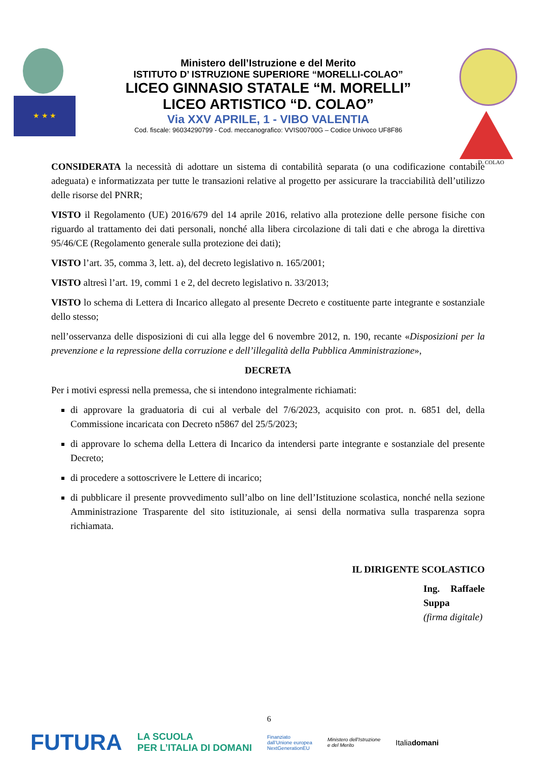★ ★ ★
Ministero dell’Istruzione e del Merito
ISTITUTO D’ ISTRUZIONE SUPERIORE “MORELLI-COLAO”
LICEO GINNASIO STATALE “M. MORELLI”
LICEO ARTISTICO “D. COLAO”
Via XXV APRILE, 1 - VIBO VALENTIA
Cod. fiscale: 96034290799 - Cod. meccanografico: VVIS00700G – Codice Univoco UF8F86
D. COLAO
CONSIDERATA la necessità di adottare un sistema di contabilità separata (o una codificazione contabile adeguata) e informatizzata per tutte le transazioni relative al progetto per assicurare la tracciabilità dell’utilizzo delle risorse del PNRR;
VISTO il Regolamento (UE) 2016/679 del 14 aprile 2016, relativo alla protezione delle persone fisiche con riguardo al trattamento dei dati personali, nonché alla libera circolazione di tali dati e che abroga la direttiva 95/46/CE (Regolamento generale sulla protezione dei dati);
VISTO l’art. 35, comma 3, lett. a), del decreto legislativo n. 165/2001;
VISTO altresì l’art. 19, commi 1 e 2, del decreto legislativo n. 33/2013;
VISTO lo schema di Lettera di Incarico allegato al presente Decreto e costituente parte integrante e sostanziale dello stesso;
nell’osservanza delle disposizioni di cui alla legge del 6 novembre 2012, n. 190, recante «Disposizioni per la prevenzione e la repressione della corruzione e dell’illegalità della Pubblica Amministrazione»,
DECRETA
Per i motivi espressi nella premessa, che si intendono integralmente richiamati:
di approvare la graduatoria di cui al verbale del 7/6/2023, acquisito con prot. n. 6851 del, della Commissione incaricata con Decreto n5867 del 25/5/2023;
di approvare lo schema della Lettera di Incarico da intendersi parte integrante e sostanziale del presente Decreto;
di procedere a sottoscrivere le Lettere di incarico;
di pubblicare il presente provvedimento sull’albo on line dell’Istituzione scolastica, nonché nella sezione Amministrazione Trasparente del sito istituzionale, ai sensi della normativa sulla trasparenza sopra richiamata.
IL DIRIGENTE SCOLASTICO
Ing. Raffaele Suppa
(firma digitale)
6
FUTURA LA SCUOLA
PER L’ITALIA DI DOMANI Finanziato
dall’Unione europea
NextGenerationEU Ministero dell’Istruzione
e del Merito Italiadomani